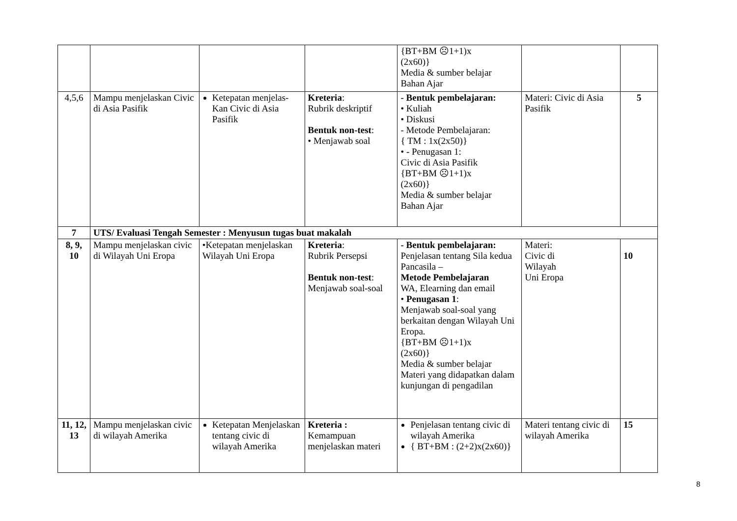| | | | | {BT+BM ☹1+1)x (2x60)} Media & sumber belajar Bahan Ajar | | |
| 4,5,6 | Mampu menjelaskan Civic di Asia Pasifik | Ketepatan menjelas-Kan Civic di Asia Pasifik | Kreteria : Rubrik deskriptif Bentuk non-test : • Menjawab soal | - Bentuk pembelajaran: • Kuliah • Diskusi - Metode Pembelajaran: { TM : 1x(2x50)} • - Penugasan 1: Civic di Asia Pasifik {BT+BM ☹1+1)x (2x60)} Media & sumber belajar Bahan Ajar | Materi: Civic di Asia Pasifik | 5 |
| 7 | UTS/ Evaluasi Tengah Semester : Menyusun tugas buat makalah | | | | | |
| 8, 9, 10 | Mampu menjelaskan civic di Wilayah Uni Eropa | •Ketepatan menjelaskan Wilayah Uni Eropa | Kreteria : Rubrik Persepsi Bentuk non-test : Menjawab soal-soal | - Bentuk pembelajaran: Penjelasan tentang Sila kedua Pancasila – Metode Pembelajaran WA, Elearning dan email • Penugasan 1 : Menjawab soal-soal yang berkaitan dengan Wilayah Uni Eropa. {BT+BM ☹1+1)x (2x60)} Media & sumber belajar Materi yang didapatkan dalam kunjungan di pengadilan | Materi: Civic di Wilayah Uni Eropa | 10 |
| 11, 12, 13 | Mampu menjelaskan civic di wilayah Amerika | Ketepatan Menjelaskan tentang civic di wilayah Amerika | Kreteria : Kemampuan menjelaskan materi | Penjelasan tentang civic di wilayah Amerika { BT+BM : (2+2)x(2x60)} | Materi tentang civic di wilayah Amerika | 15 |
8